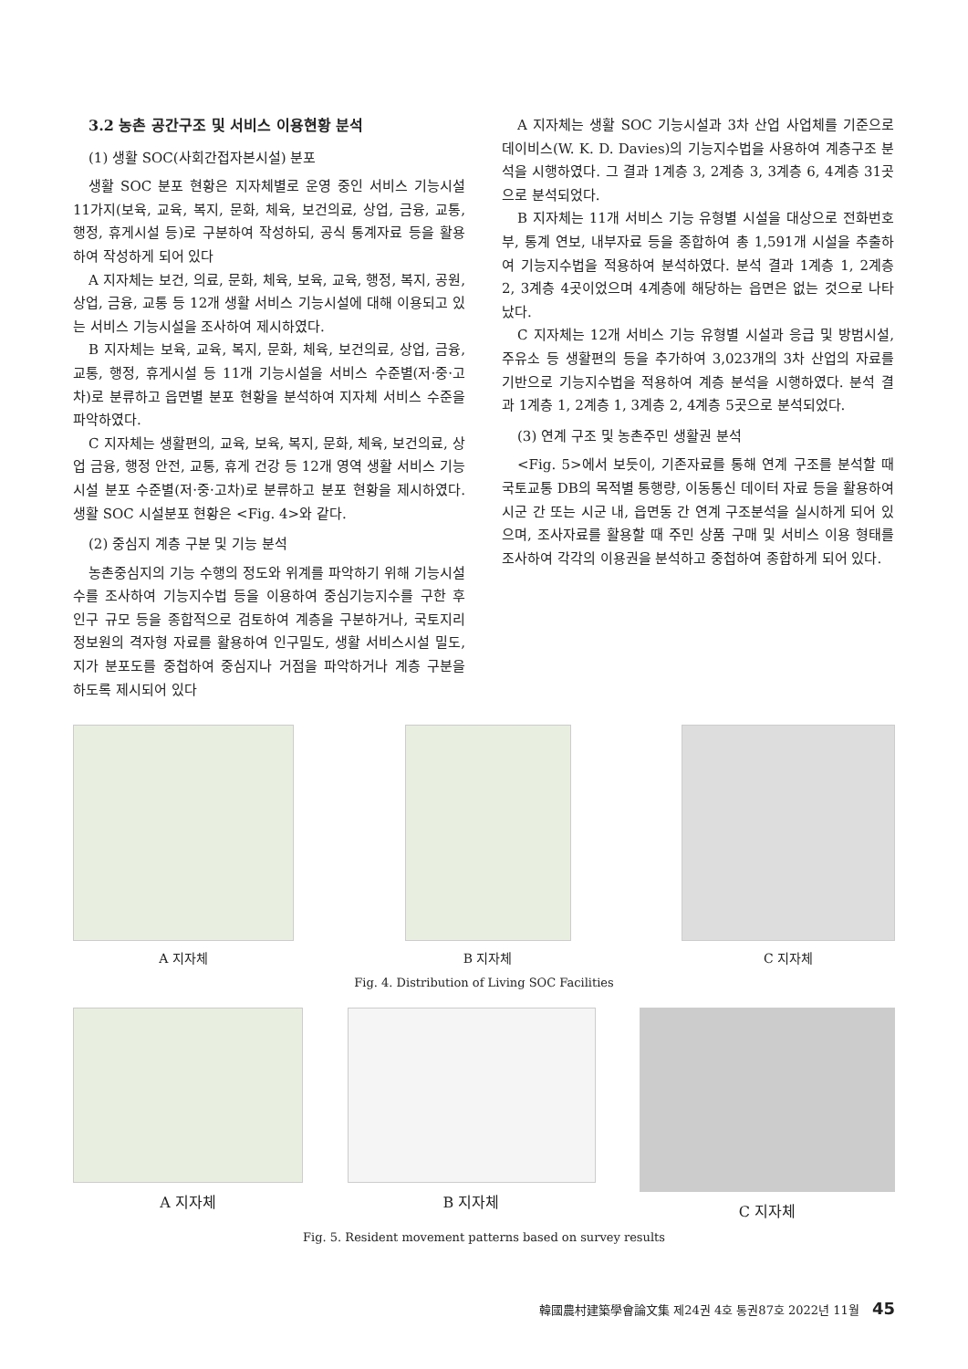3.2 농촌 공간구조 및 서비스 이용현황 분석
(1) 생활 SOC(사회간접자본시설) 분포
생활 SOC 분포 현황은 지자체별로 운영 중인 서비스 기능시설 11가지(보육, 교육, 복지, 문화, 체육, 보건의료, 상업, 금융, 교통, 행정, 휴게시설 등)로 구분하여 작성하되, 공식 통계자료 등을 활용하여 작성하게 되어 있다
A 지자체는 보건, 의료, 문화, 체육, 보육, 교육, 행정, 복지, 공원, 상업, 금융, 교통 등 12개 생활 서비스 기능시설에 대해 이용되고 있는 서비스 기능시설을 조사하여 제시하였다.
B 지자체는 보육, 교육, 복지, 문화, 체육, 보건의료, 상업, 금융, 교통, 행정, 휴게시설 등 11개 기능시설을 서비스 수준별(저·중·고차)로 분류하고 읍면별 분포 현황을 분석하여 지자체 서비스 수준을 파악하였다.
C 지자체는 생활편의, 교육, 보육, 복지, 문화, 체육, 보건의료, 상업 금융, 행정 안전, 교통, 휴게 건강 등 12개 영역 생활 서비스 기능시설 분포 수준별(저·중·고차)로 분류하고 분포 현황을 제시하였다. 생활 SOC 시설분포 현황은 <Fig. 4>와 같다.
(2) 중심지 계층 구분 및 기능 분석
농촌중심지의 기능 수행의 정도와 위계를 파악하기 위해 기능시설 수를 조사하여 기능지수법 등을 이용하여 중심기능지수를 구한 후 인구 규모 등을 종합적으로 검토하여 계층을 구분하거나, 국토지리정보원의 격자형 자료를 활용하여 인구밀도, 생활 서비스시설 밀도, 지가 분포도를 중첩하여 중심지나 거점을 파악하거나 계층 구분을 하도록 제시되어 있다
A 지자체는 생활 SOC 기능시설과 3차 산업 사업체를 기준으로 데이비스(W. K. D. Davies)의 기능지수법을 사용하여 계층구조 분석을 시행하였다. 그 결과 1계층 3, 2계층 3, 3계층 6, 4계층 31곳으로 분석되었다.
B 지자체는 11개 서비스 기능 유형별 시설을 대상으로 전화번호부, 통계 연보, 내부자료 등을 종합하여 총 1,591개 시설을 추출하여 기능지수법을 적용하여 분석하였다. 분석 결과 1계층 1, 2계층 2, 3계층 4곳이었으며 4계층에 해당하는 읍면은 없는 것으로 나타났다.
C 지자체는 12개 서비스 기능 유형별 시설과 응급 및 방범시설, 주유소 등 생활편의 등을 추가하여 3,023개의 3차 산업의 자료를 기반으로 기능지수법을 적용하여 계층 분석을 시행하였다. 분석 결과 1계층 1, 2계층 1, 3계층 2, 4계층 5곳으로 분석되었다.
(3) 연계 구조 및 농촌주민 생활권 분석
<Fig. 5>에서 보듯이, 기존자료를 통해 연계 구조를 분석할 때 국토교통 DB의 목적별 통행량, 이동통신 데이터 자료 등을 활용하여 시군 간 또는 시군 내, 읍면동 간 연계 구조분석을 실시하게 되어 있으며, 조사자료를 활용할 때 주민 상품 구매 및 서비스 이용 형태를 조사하여 각각의 이용권을 분석하고 중첩하여 종합하게 되어 있다.
A 지자체 B 지자체 C 지자체
Fig. 4. Distribution of Living SOC Facilities
A 지자체 B 지자체 C 지자체
Fig. 5. Resident movement patterns based on survey results
韓國農村建築學會論文集 제24권 4호 통권87호 2022년 11월 45